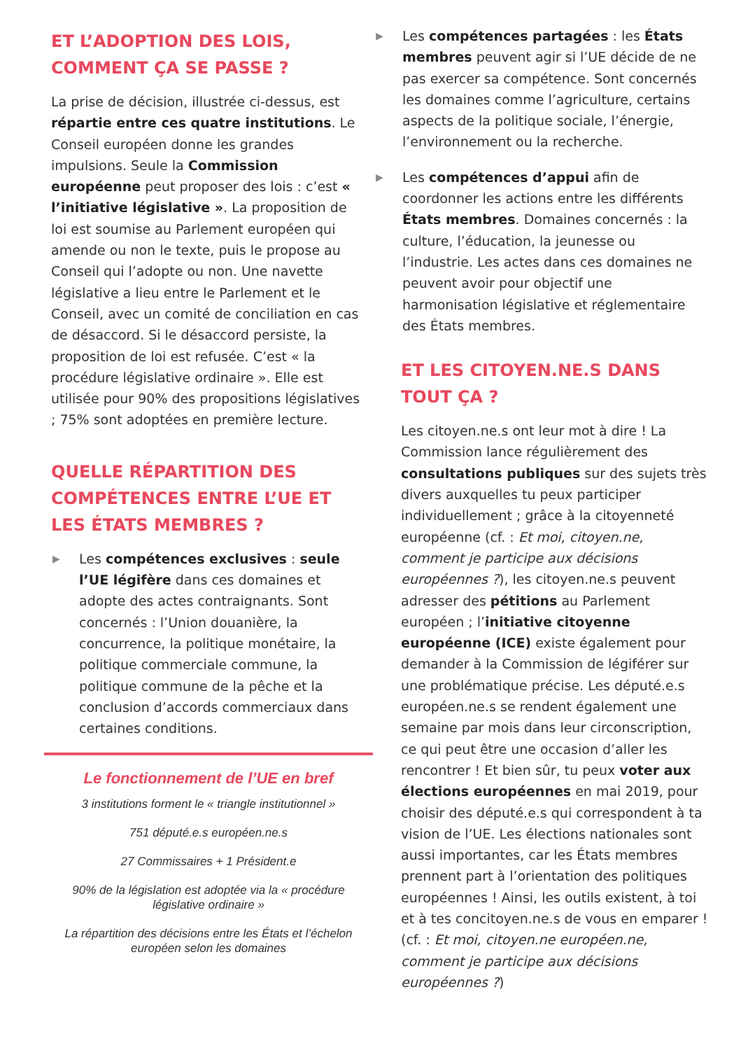ET L’ADOPTION DES LOIS, COMMENT ÇA SE PASSE ?
La prise de décision, illustrée ci-dessus, est répartie entre ces quatre institutions. Le Conseil européen donne les grandes impulsions. Seule la Commission européenne peut proposer des lois : c’est « l’initiative législative ». La proposition de loi est soumise au Parlement européen qui amende ou non le texte, puis le propose au Conseil qui l’adopte ou non. Une navette législative a lieu entre le Parlement et le Conseil, avec un comité de conciliation en cas de désaccord. Si le désaccord persiste, la proposition de loi est refusée. C’est « la procédure législative ordinaire ». Elle est utilisée pour 90% des propositions législatives ; 75% sont adoptées en première lecture.
QUELLE RÉPARTITION DES COMPÉTENCES ENTRE L’UE ET LES ÉTATS MEMBRES ?
▶
Les compétences exclusives : seule l’UE légifère dans ces domaines et adopte des actes contraignants. Sont concernés : l’Union douanière, la concurrence, la politique monétaire, la politique commerciale commune, la politique commune de la pêche et la conclusion d’accords commerciaux dans certaines conditions.
Le fonctionnement de l’UE en bref
3 institutions forment le « triangle institutionnel »
751 député.e.s européen.ne.s
27 Commissaires + 1 Président.e
90% de la législation est adoptée via la « procédure législative ordinaire »
La répartition des décisions entre les États et l’échelon européen selon les domaines
▶
Les compétences partagées : les États membres peuvent agir si l’UE décide de ne pas exercer sa compétence. Sont concernés les domaines comme l’agriculture, certains aspects de la politique sociale, l’énergie, l’environnement ou la recherche.
▶
Les compétences d’appui afin de coordonner les actions entre les différents États membres. Domaines concernés : la culture, l’éducation, la jeunesse ou l’industrie. Les actes dans ces domaines ne peuvent avoir pour objectif une harmonisation législative et réglementaire des États membres.
ET LES CITOYEN.NE.S DANS TOUT ÇA ?
Les citoyen.ne.s ont leur mot à dire ! La Commission lance régulièrement des consultations publiques sur des sujets très divers auxquelles tu peux participer individuellement ; grâce à la citoyenneté européenne (cf. : Et moi, citoyen.ne, comment je participe aux décisions européennes ?), les citoyen.ne.s peuvent adresser des pétitions au Parlement européen ; l’initiative citoyenne européenne (ICE) existe également pour demander à la Commission de légiférer sur une problématique précise. Les député.e.s européen.ne.s se rendent également une semaine par mois dans leur circonscription, ce qui peut être une occasion d’aller les rencontrer ! Et bien sûr, tu peux voter aux élections européennes en mai 2019, pour choisir des député.e.s qui correspondent à ta vision de l’UE. Les élections nationales sont aussi importantes, car les États membres prennent part à l’orientation des politiques européennes ! Ainsi, les outils existent, à toi et à tes concitoyen.ne.s de vous en emparer ! (cf. : Et moi, citoyen.ne européen.ne, comment je participe aux décisions européennes ?)